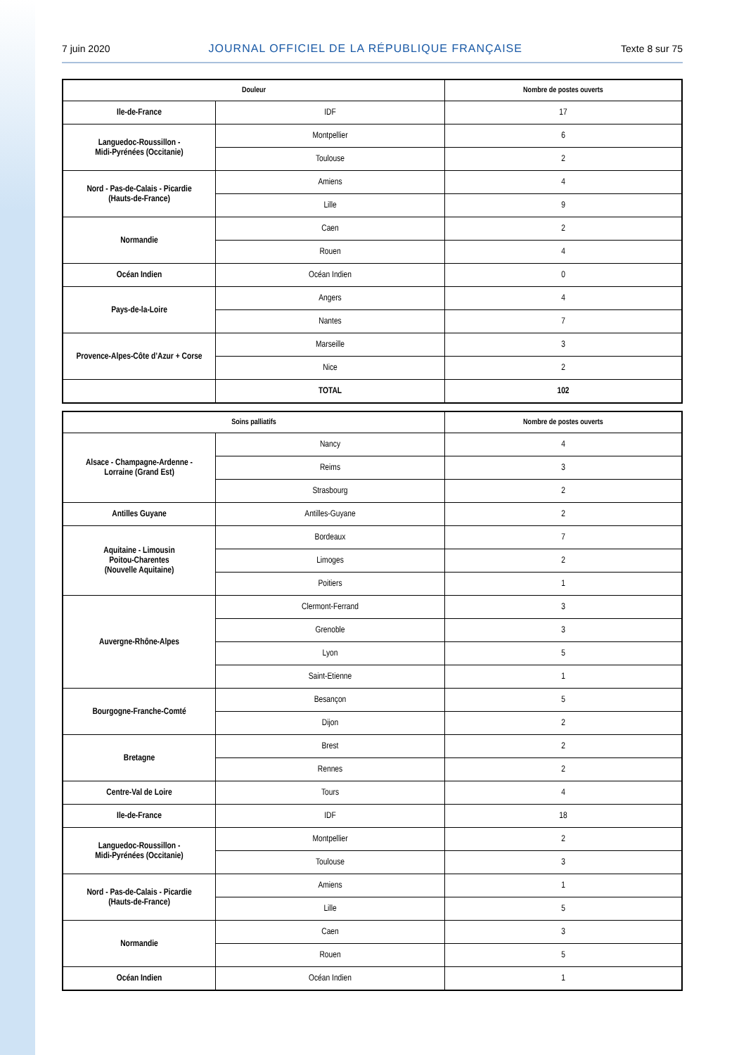7 juin 2020 JOURNAL OFFICIEL DE LA RÉPUBLIQUE FRANÇAISE Texte 8 sur 75
| Douleur | | Nombre de postes ouverts |
| --- | --- | --- |
| Ile-de-France | IDF | 17 |
| Languedoc-Roussillon - Midi-Pyrénées (Occitanie) | Montpellier | 6 |
| | Toulouse | 2 |
| Nord - Pas-de-Calais - Picardie (Hauts-de-France) | Amiens | 4 |
| | Lille | 9 |
| Normandie | Caen | 2 |
| | Rouen | 4 |
| Océan Indien | Océan Indien | 0 |
| Pays-de-la-Loire | Angers | 4 |
| | Nantes | 7 |
| Provence-Alpes-Côte d’Azur + Corse | Marseille | 3 |
| | Nice | 2 |
| | TOTAL | 102 |
| Soins palliatifs | | Nombre de postes ouverts |
| --- | --- | --- |
| Alsace - Champagne-Ardenne - Lorraine (Grand Est) | Nancy | 4 |
| | Reims | 3 |
| | Strasbourg | 2 |
| Antilles Guyane | Antilles-Guyane | 2 |
| Aquitaine - Limousin Poitou-Charentes (Nouvelle Aquitaine) | Bordeaux | 7 |
| | Limoges | 2 |
| | Poitiers | 1 |
| Auvergne-Rhône-Alpes | Clermont-Ferrand | 3 |
| | Grenoble | 3 |
| | Lyon | 5 |
| | Saint-Etienne | 1 |
| Bourgogne-Franche-Comté | Besançon | 5 |
| | Dijon | 2 |
| Bretagne | Brest | 2 |
| | Rennes | 2 |
| Centre-Val de Loire | Tours | 4 |
| Ile-de-France | IDF | 18 |
| Languedoc-Roussillon - Midi-Pyrénées (Occitanie) | Montpellier | 2 |
| | Toulouse | 3 |
| Nord - Pas-de-Calais - Picardie (Hauts-de-France) | Amiens | 1 |
| | Lille | 5 |
| Normandie | Caen | 3 |
| | Rouen | 5 |
| Océan Indien | Océan Indien | 1 |